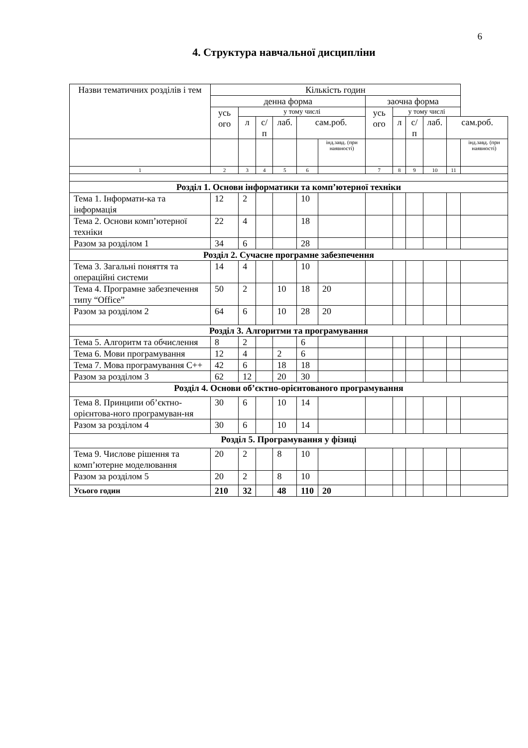6
4. Структура навчальної дисципліни
| Назви тематичних розділів і тем | Кількість годин | | | | | | | | | | | |
| --- | --- | --- | --- | --- | --- | --- | --- | --- | --- | --- | --- | --- |
| | денна форма | | | | | | заочна форма | | | | | |
| | усь ого | у тому числі | | | | | усь ого | у тому числі | | | | |
| | | л | с/п | лаб. | сам.роб. | | | л | с/п | лаб. | сам.роб. | |
| | | | | | | інд.завд. (при наявності) | | | | | | інд.завд. (при наявності) |
| 1 | 2 | 3 | 4 | 5 | 6 | | 7 | 8 | 9 | 10 | 11 | |
| Розділ 1. Основи інформатики та комп’ютерної техніки | | | | | | | | | | | | |
| Тема 1. Інформати-ка та інформація | 12 | 2 | | | 10 | | | | | | | |
| Тема 2. Основи комп’ютерної техніки | 22 | 4 | | | 18 | | | | | | | |
| Разом за розділом 1 | 34 | 6 | | | 28 | | | | | | | |
| Розділ 2. Сучасне програмне забезпечення | | | | | | | | | | | | |
| Тема 3. Загальні поняття та операційні системи | 14 | 4 | | | 10 | | | | | | | |
| Тема 4. Програмне забезпечення типу “Office” | 50 | 2 | | 10 | 18 | 20 | | | | | | |
| Разом за розділом 2 | 64 | 6 | | 10 | 28 | 20 | | | | | | |
| Розділ 3. Алгоритми та програмування | | | | | | | | | | | | |
| Тема 5. Алгоритм та обчислення | 8 | 2 | | | 6 | | | | | | | |
| Тема 6. Мови програмування | 12 | 4 | | 2 | 6 | | | | | | | |
| Тема 7. Мова програмування С++ | 42 | 6 | | 18 | 18 | | | | | | | |
| Разом за розділом 3 | 62 | 12 | | 20 | 30 | | | | | | | |
| Розділ 4. Основи об’єктно-орієнтованого програмування | | | | | | | | | | | | |
| Тема 8. Принципи об’єктно-орієнтова-ного програмуван-ня | 30 | 6 | | 10 | 14 | | | | | | | |
| Разом за розділом 4 | 30 | 6 | | 10 | 14 | | | | | | | |
| Розділ 5. Програмування у фізиці | | | | | | | | | | | | |
| Тема 9. Числове рішення та комп’ютерне моделювання | 20 | 2 | | 8 | 10 | | | | | | | |
| Разом за розділом 5 | 20 | 2 | | 8 | 10 | | | | | | | |
| Усього годин | 210 | 32 | | 48 | 110 | 20 | | | | | | |